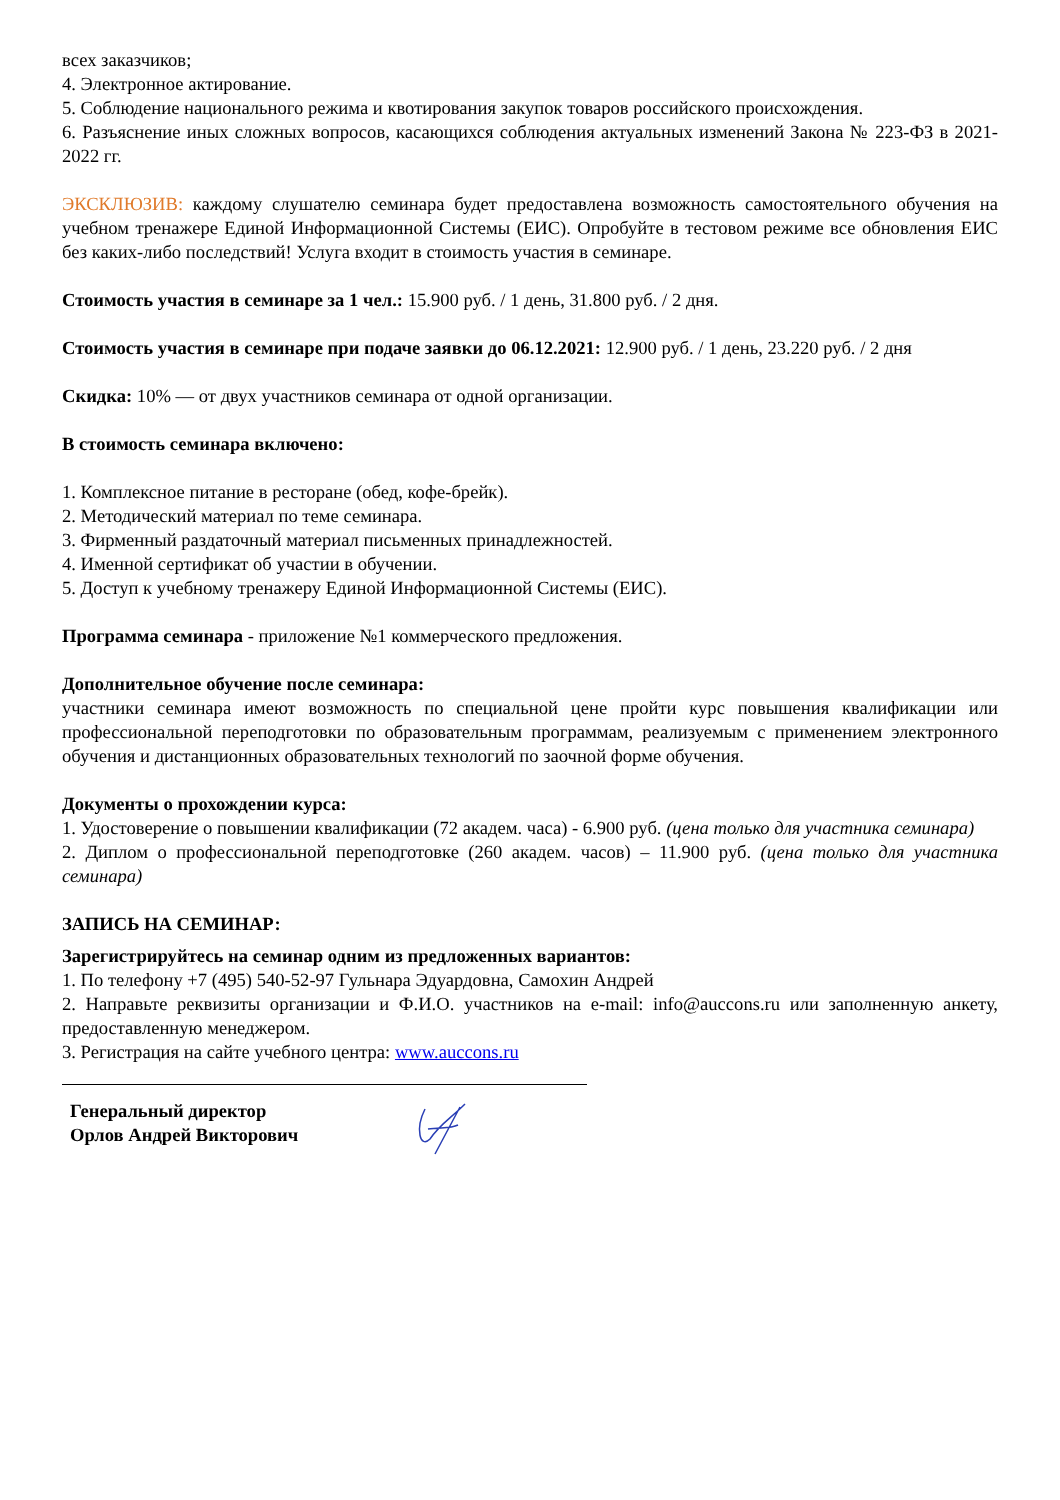всех заказчиков;
4. Электронное актирование.
5. Соблюдение национального режима и квотирования закупок товаров российского происхождения.
6. Разъяснение иных сложных вопросов, касающихся соблюдения актуальных изменений Закона № 223-ФЗ в 2021-2022 гг.
ЭКСКЛЮЗИВ: каждому слушателю семинара будет предоставлена возможность самостоятельного обучения на учебном тренажере Единой Информационной Системы (ЕИС). Опробуйте в тестовом режиме все обновления ЕИС без каких-либо последствий! Услуга входит в стоимость участия в семинаре.
Стоимость участия в семинаре за 1 чел.: 15.900 руб. / 1 день, 31.800 руб. / 2 дня.
Стоимость участия в семинаре при подаче заявки до 06.12.2021: 12.900 руб. / 1 день, 23.220 руб. / 2 дня
Скидка: 10% — от двух участников семинара от одной организации.
В стоимость семинара включено:
1. Комплексное питание в ресторане (обед, кофе-брейк).
2. Методический материал по теме семинара.
3. Фирменный раздаточный материал письменных принадлежностей.
4. Именной сертификат об участии в обучении.
5. Доступ к учебному тренажеру Единой Информационной Системы (ЕИС).
Программа семинара - приложение №1 коммерческого предложения.
Дополнительное обучение после семинара:
участники семинара имеют возможность по специальной цене пройти курс повышения квалификации или профессиональной переподготовки по образовательным программам, реализуемым с применением электронного обучения и дистанционных образовательных технологий по заочной форме обучения.
Документы о прохождении курса:
1. Удостоверение о повышении квалификации (72 академ. часа) - 6.900 руб. (цена только для участника семинара)
2. Диплом о профессиональной переподготовке (260 академ. часов) – 11.900 руб. (цена только для участника семинара)
ЗАПИСЬ НА СЕМИНАР:
Зарегистрируйтесь на семинар одним из предложенных вариантов:
1. По телефону +7 (495) 540-52-97 Гульнара Эдуардовна, Самохин Андрей
2. Направьте реквизиты организации и Ф.И.О. участников на e-mail: info@auccons.ru или заполненную анкету, предоставленную менеджером.
3. Регистрация на сайте учебного центра: www.auccons.ru
Генеральный директор
Орлов Андрей Викторович